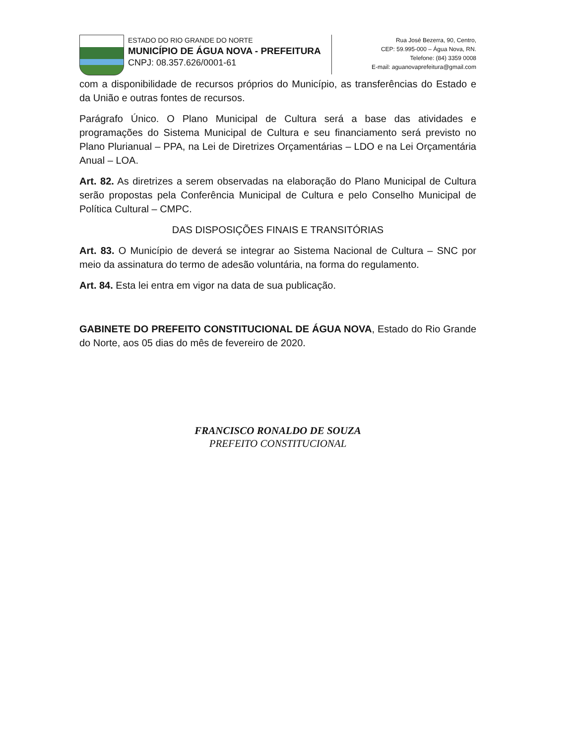ESTADO DO RIO GRANDE DO NORTE
MUNICÍPIO DE ÁGUA NOVA - PREFEITURA
CNPJ: 08.357.626/0001-61
Rua José Bezerra, 90, Centro,
CEP: 59.995-000 – Água Nova, RN.
Telefone: (84) 3359 0008
E-mail: aguanovaprefeitura@gmail.com
com a disponibilidade de recursos próprios do Município, as transferências do Estado e da União e outras fontes de recursos.
Parágrafo Único. O Plano Municipal de Cultura será a base das atividades e programações do Sistema Municipal de Cultura e seu financiamento será previsto no Plano Plurianual – PPA, na Lei de Diretrizes Orçamentárias – LDO e na Lei Orçamentária Anual – LOA.
Art. 82. As diretrizes a serem observadas na elaboração do Plano Municipal de Cultura serão propostas pela Conferência Municipal de Cultura e pelo Conselho Municipal de Política Cultural – CMPC.
DAS DISPOSIÇÕES FINAIS E TRANSITÓRIAS
Art. 83. O Município de deverá se integrar ao Sistema Nacional de Cultura – SNC por meio da assinatura do termo de adesão voluntária, na forma do regulamento.
Art. 84. Esta lei entra em vigor na data de sua publicação.
GABINETE DO PREFEITO CONSTITUCIONAL DE ÁGUA NOVA, Estado do Rio Grande do Norte, aos 05 dias do mês de fevereiro de 2020.
FRANCISCO RONALDO DE SOUZA
PREFEITO CONSTITUCIONAL